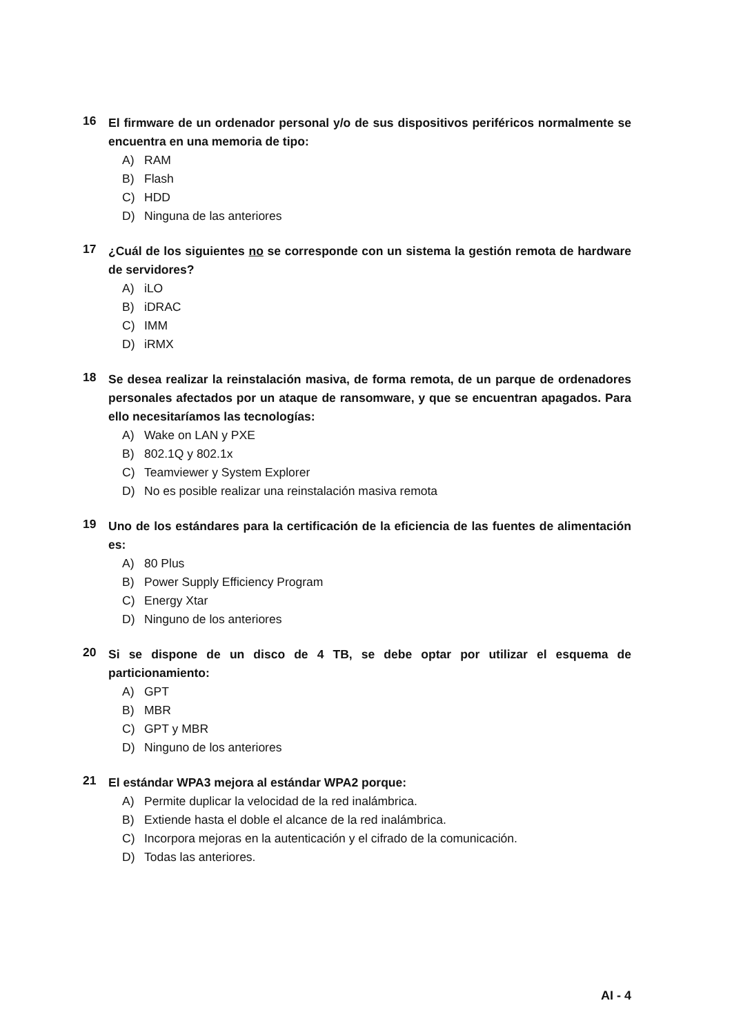16
El firmware de un ordenador personal y/o de sus dispositivos periféricos normalmente se encuentra en una memoria de tipo:
A) RAM
B) Flash
C) HDD
D) Ninguna de las anteriores
17
¿Cuál de los siguientes no se corresponde con un sistema la gestión remota de hardware de servidores?
A) iLO
B) iDRAC
C) IMM
D) iRMX
18
Se desea realizar la reinstalación masiva, de forma remota, de un parque de ordenadores personales afectados por un ataque de ransomware, y que se encuentran apagados. Para ello necesitaríamos las tecnologías:
A) Wake on LAN y PXE
B) 802.1Q y 802.1x
C) Teamviewer y System Explorer
D) No es posible realizar una reinstalación masiva remota
19
Uno de los estándares para la certificación de la eficiencia de las fuentes de alimentación es:
A) 80 Plus
B) Power Supply Efficiency Program
C) Energy Xtar
D) Ninguno de los anteriores
20
Si se dispone de un disco de 4 TB, se debe optar por utilizar el esquema de particionamiento:
A) GPT
B) MBR
C) GPT y MBR
D) Ninguno de los anteriores
21
El estándar WPA3 mejora al estándar WPA2 porque:
A) Permite duplicar la velocidad de la red inalámbrica.
B) Extiende hasta el doble el alcance de la red inalámbrica.
C) Incorpora mejoras en la autenticación y el cifrado de la comunicación.
D) Todas las anteriores.
AI - 4